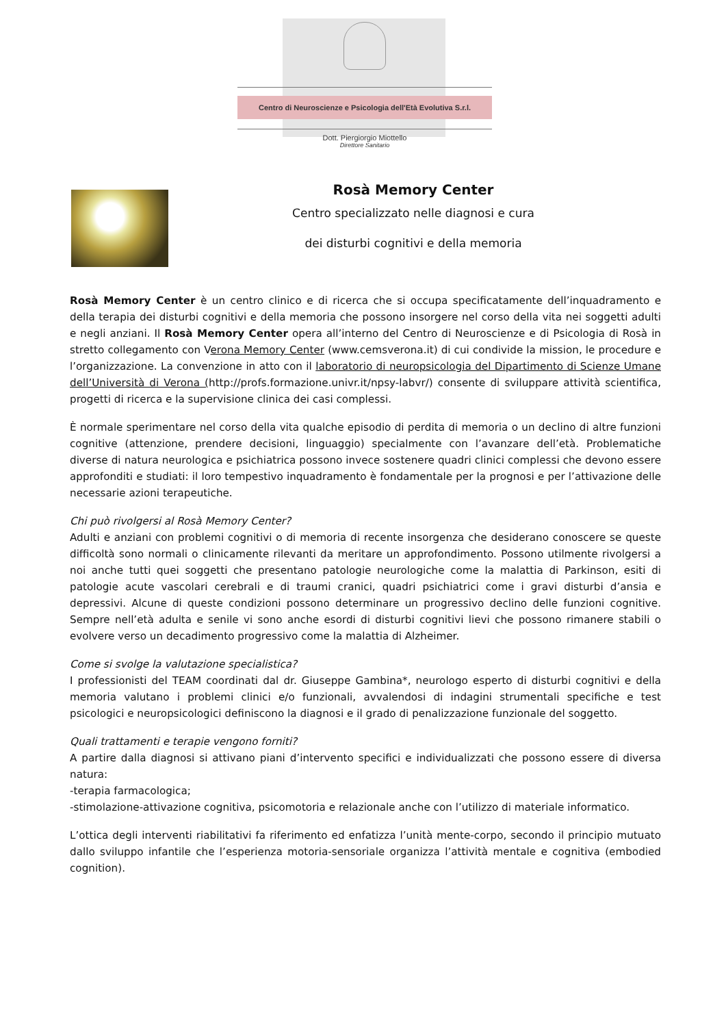Centro di Neuroscienze e Psicologia dell'Età Evolutiva S.r.l.
Dott. Piergiorgio Miottello
Direttore Sanitario
Rosà Memory Center
Centro specializzato nelle diagnosi e cura
dei disturbi cognitivi e della memoria
Rosà Memory Center è un centro clinico e di ricerca che si occupa specificatamente dell’inquadramento e della terapia dei disturbi cognitivi e della memoria che possono insorgere nel corso della vita nei soggetti adulti e negli anziani. Il Rosà Memory Center opera all’interno del Centro di Neuroscienze e di Psicologia di Rosà in stretto collegamento con Verona Memory Center (www.cemsverona.it) di cui condivide la mission, le procedure e l’organizzazione. La convenzione in atto con il laboratorio di neuropsicologia del Dipartimento di Scienze Umane dell’Università di Verona (http://profs.formazione.univr.it/npsy-labvr/) consente di sviluppare attività scientifica, progetti di ricerca e la supervisione clinica dei casi complessi.
È normale sperimentare nel corso della vita qualche episodio di perdita di memoria o un declino di altre funzioni cognitive (attenzione, prendere decisioni, linguaggio) specialmente con l’avanzare dell’età. Problematiche diverse di natura neurologica e psichiatrica possono invece sostenere quadri clinici complessi che devono essere approfonditi e studiati: il loro tempestivo inquadramento è fondamentale per la prognosi e per l’attivazione delle necessarie azioni terapeutiche.
Chi può rivolgersi al Rosà Memory Center?
Adulti e anziani con problemi cognitivi o di memoria di recente insorgenza che desiderano conoscere se queste difficoltà sono normali o clinicamente rilevanti da meritare un approfondimento. Possono utilmente rivolgersi a noi anche tutti quei soggetti che presentano patologie neurologiche come la malattia di Parkinson, esiti di patologie acute vascolari cerebrali e di traumi cranici, quadri psichiatrici come i gravi disturbi d’ansia e depressivi. Alcune di queste condizioni possono determinare un progressivo declino delle funzioni cognitive. Sempre nell’età adulta e senile vi sono anche esordi di disturbi cognitivi lievi che possono rimanere stabili o evolvere verso un decadimento progressivo come la malattia di Alzheimer.
Come si svolge la valutazione specialistica?
I professionisti del TEAM coordinati dal dr. Giuseppe Gambina*, neurologo esperto di disturbi cognitivi e della memoria valutano i problemi clinici e/o funzionali, avvalendosi di indagini strumentali specifiche e test psicologici e neuropsicologici definiscono la diagnosi e il grado di penalizzazione funzionale del soggetto.
Quali trattamenti e terapie vengono forniti?
A partire dalla diagnosi si attivano piani d’intervento specifici e individualizzati che possono essere di diversa natura:
-terapia farmacologica;
-stimolazione-attivazione cognitiva, psicomotoria e relazionale anche con l’utilizzo di materiale informatico.
L’ottica degli interventi riabilitativi fa riferimento ed enfatizza l’unità mente-corpo, secondo il principio mutuato dallo sviluppo infantile che l’esperienza motoria-sensoriale organizza l’attività mentale e cognitiva (embodied cognition).